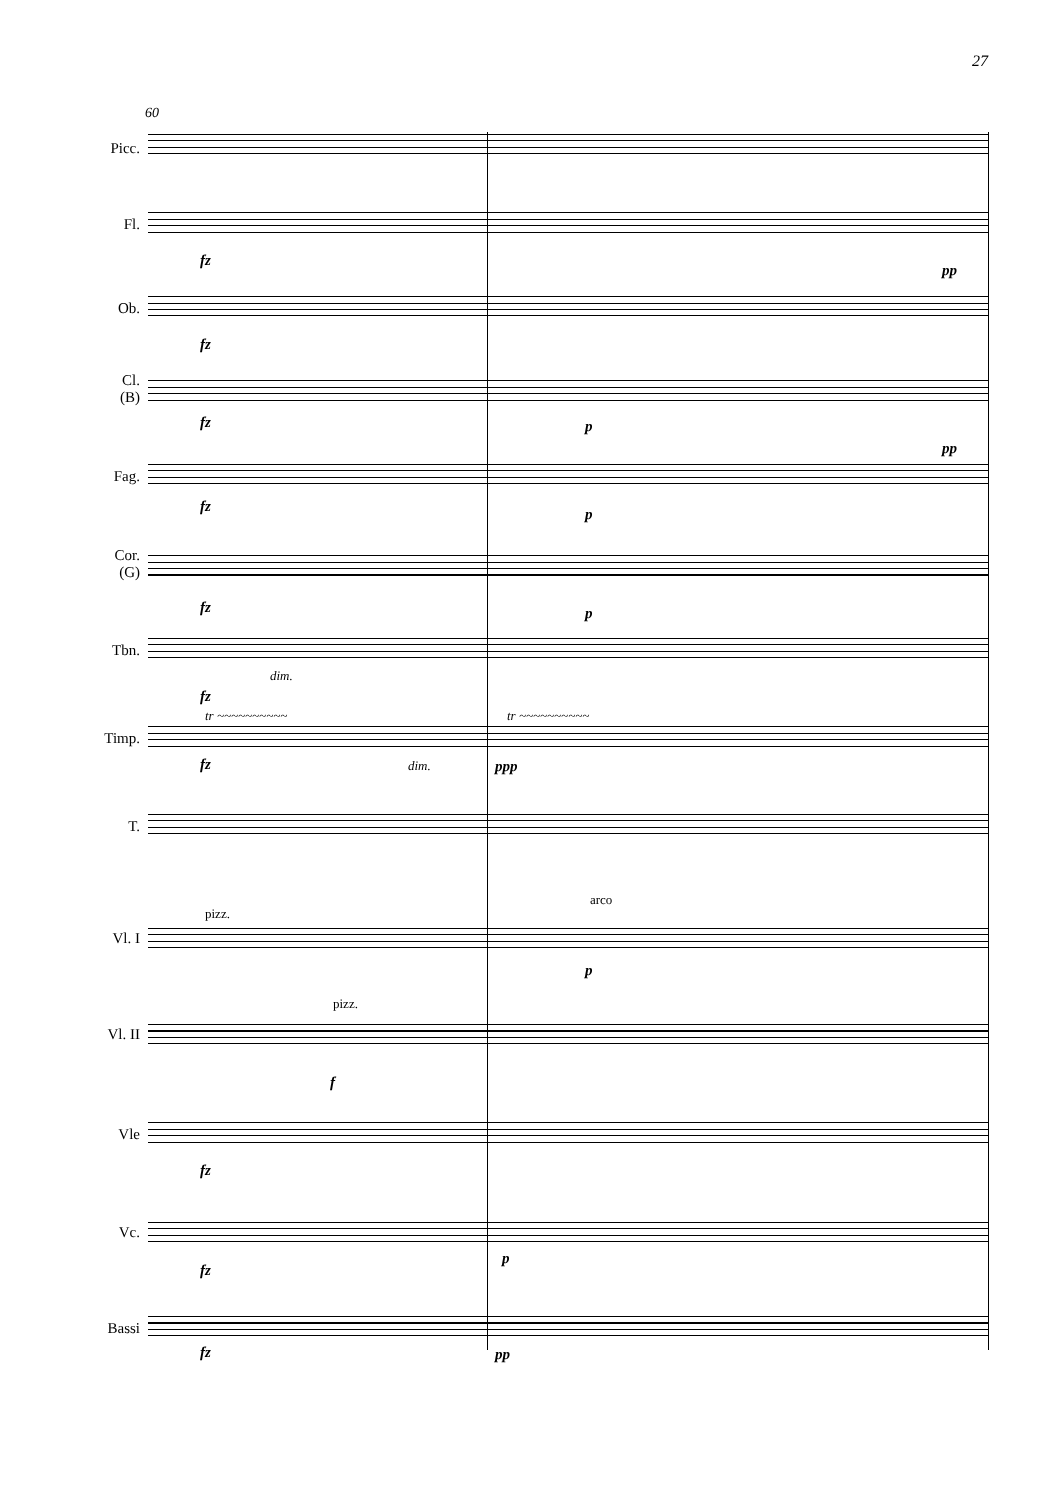27
60
Picc.
Fl.
fz
pp
Ob.
fz
Cl.
(B)
fz p
pp
Fag.
fz p
Cor.
(G)
fz p
Tbn.
dim.
fz
Timp.
tr ~~~~~~~~~~ tr ~~~~~~~~~~
fz dim. ppp
T.
Vl. I
pizz.
arco
p
Vl. II
pizz.
f
Vle
fz
Vc.
fz
p
Bassi
fz pp